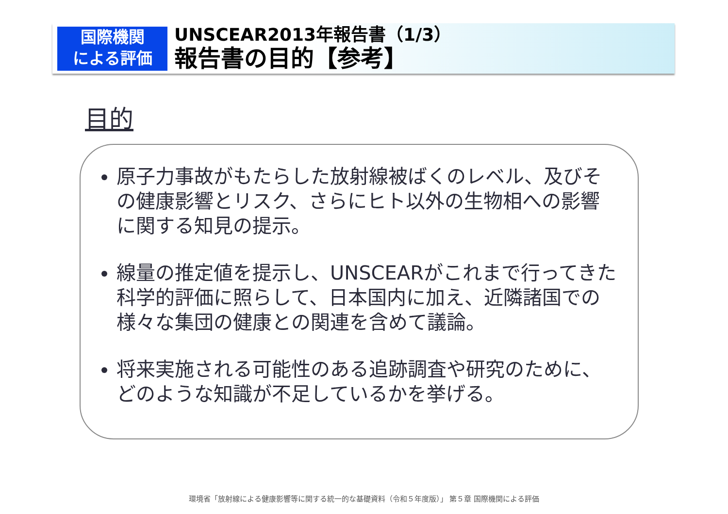国際機関
による評価
UNSCEAR2013年報告書（1/3）
報告書の目的【参考】
目的
原子力事故がもたらした放射線被ばくのレベル、及びその健康影響とリスク、さらにヒト以外の生物相への影響に関する知見の提示。
線量の推定値を提示し、UNSCEARがこれまで行ってきた科学的評価に照らして、日本国内に加え、近隣諸国での様々な集団の健康との関連を含めて議論。
将来実施される可能性のある追跡調査や研究のために、どのような知識が不足しているかを挙げる。
環境省「放射線による健康影響等に関する統一的な基礎資料（令和５年度版）」 第５章 国際機関による評価